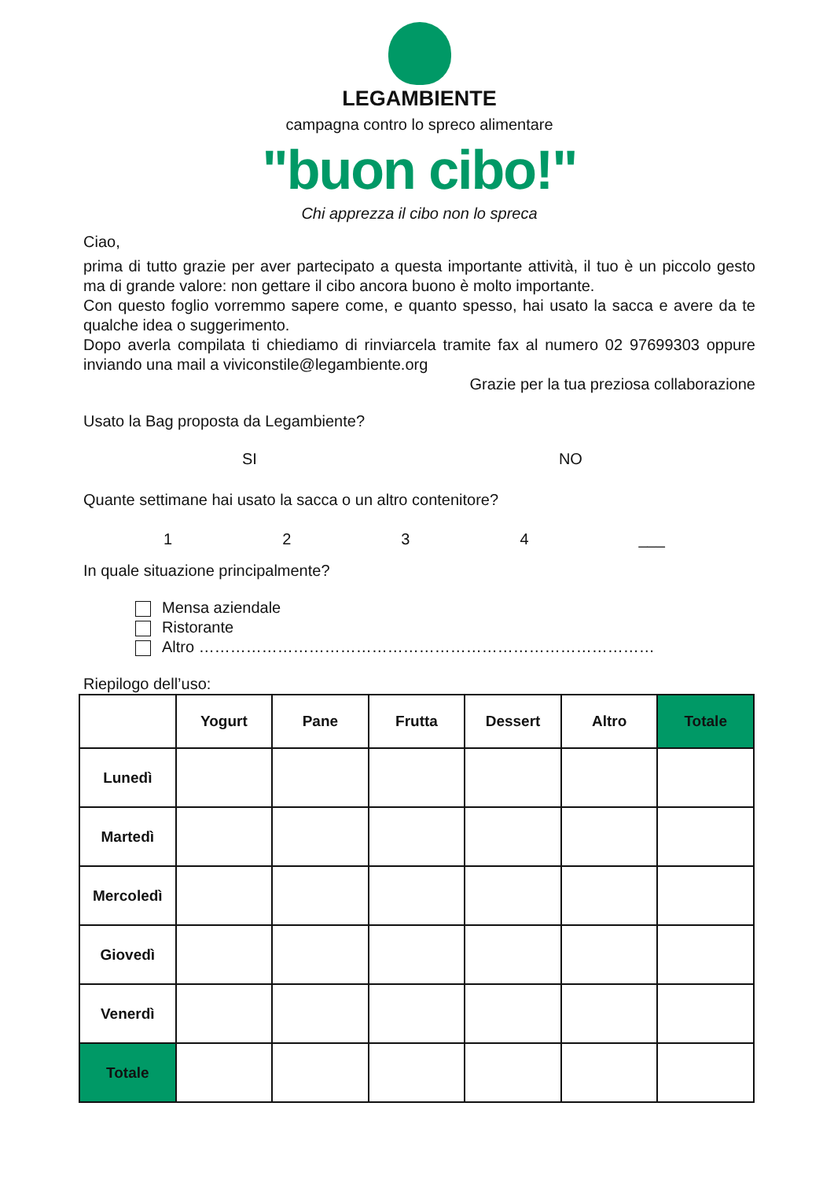LEGAMBIENTE
campagna contro lo spreco alimentare
"buon cibo!"
Chi apprezza il cibo non lo spreca
Ciao,
prima di tutto grazie per aver partecipato a questa importante attività, il tuo è un piccolo gesto ma di grande valore: non gettare il cibo ancora buono è molto importante.
Con questo foglio vorremmo sapere come, e quanto spesso, hai usato la sacca e avere da te qualche idea o suggerimento.
Dopo averla compilata ti chiediamo di rinviarcela tramite fax al numero 02 97699303 oppure inviando una mail a viviconstile@legambiente.org
Grazie per la tua preziosa collaborazione
Usato la Bag proposta da Legambiente?
SI NO
Quante settimane hai usato la sacca o un altro contenitore?
1234 ___
In quale situazione principalmente?
Mensa aziendale
Ristorante
Altro ……………………………………………………………………………
Riepilogo dell’uso:
| | Yogurt | Pane | Frutta | Dessert | Altro | Totale |
| --- | --- | --- | --- | --- | --- | --- |
| Lunedì | | | | | | |
| Martedì | | | | | | |
| Mercoledì | | | | | | |
| Giovedì | | | | | | |
| Venerdì | | | | | | |
| Totale | | | | | | |